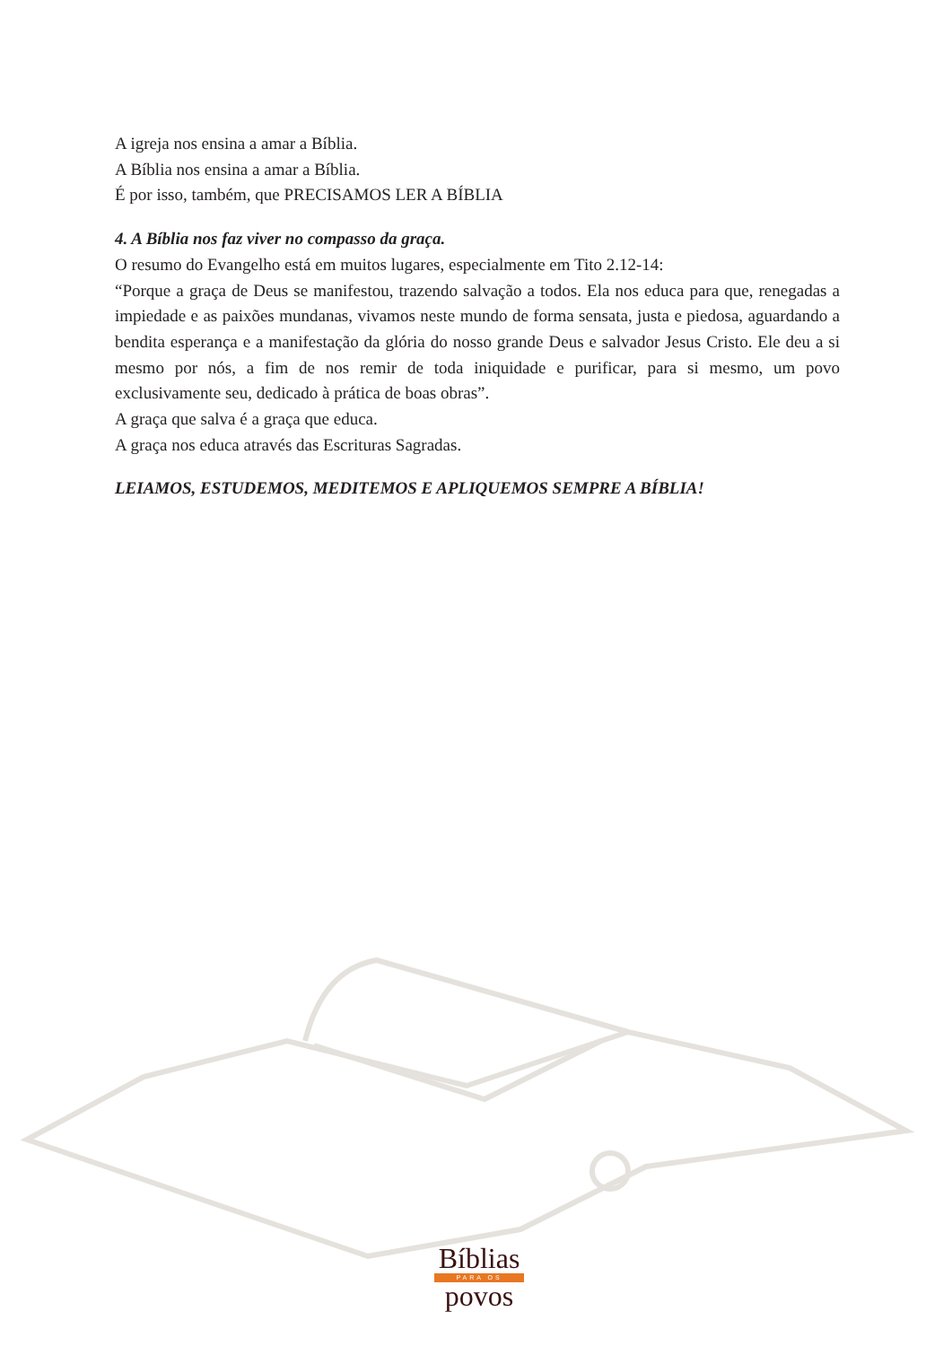A igreja nos ensina a amar a Bíblia.
A Bíblia nos ensina a amar a Bíblia.
É por isso, também, que PRECISAMOS LER A BÍBLIA
4. A Bíblia nos faz viver no compasso da graça.
O resumo do Evangelho está em muitos lugares, especialmente em Tito 2.12-14:
“Porque a graça de Deus se manifestou, trazendo salvação a todos. Ela nos educa para que, renegadas a impiedade e as paixões mundanas, vivamos neste mundo de forma sensata, justa e piedosa, aguardando a bendita esperança e a manifestação da glória do nosso grande Deus e salvador Jesus Cristo. Ele deu a si mesmo por nós, a fim de nos remir de toda iniquidade e purificar, para si mesmo, um povo exclusivamente seu, dedicado à prática de boas obras”.
A graça que salva é a graça que educa.
A graça nos educa através das Escrituras Sagradas.
LEIAMOS, ESTUDEMOS, MEDITEMOS E APLIQUEMOS SEMPRE A BÍBLIA!
Bíblias
PARA OS
povos